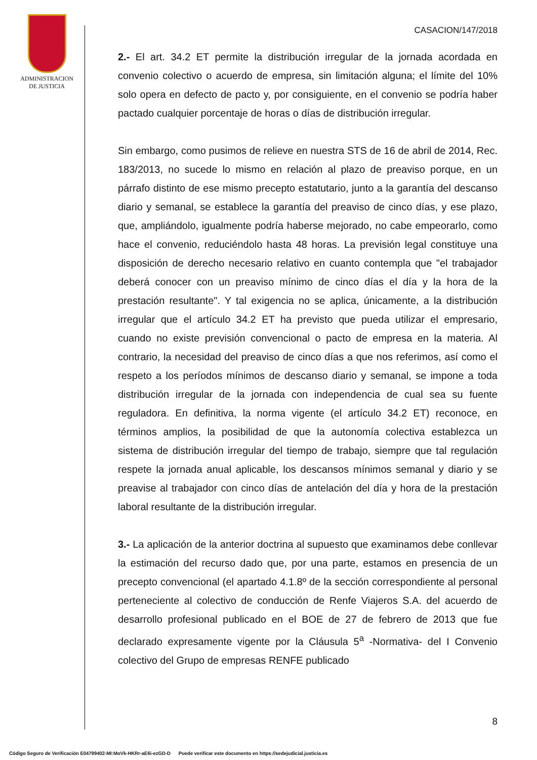ADMINISTRACION
DE JUSTICIA
CASACION/147/2018
2.- El art. 34.2 ET permite la distribución irregular de la jornada acordada en convenio colectivo o acuerdo de empresa, sin limitación alguna; el límite del 10% solo opera en defecto de pacto y, por consiguiente, en el convenio se podría haber pactado cualquier porcentaje de horas o días de distribución irregular.
Sin embargo, como pusimos de relieve en nuestra STS de 16 de abril de 2014, Rec. 183/2013, no sucede lo mismo en relación al plazo de preaviso porque, en un párrafo distinto de ese mismo precepto estatutario, junto a la garantía del descanso diario y semanal, se establece la garantía del preaviso de cinco días, y ese plazo, que, ampliándolo, igualmente podría haberse mejorado, no cabe empeorarlo, como hace el convenio, reduciéndolo hasta 48 horas. La previsión legal constituye una disposición de derecho necesario relativo en cuanto contempla que "el trabajador deberá conocer con un preaviso mínimo de cinco días el día y la hora de la prestación resultante". Y tal exigencia no se aplica, únicamente, a la distribución irregular que el artículo 34.2 ET ha previsto que pueda utilizar el empresario, cuando no existe previsión convencional o pacto de empresa en la materia. Al contrario, la necesidad del preaviso de cinco días a que nos referimos, así como el respeto a los períodos mínimos de descanso diario y semanal, se impone a toda distribución irregular de la jornada con independencia de cual sea su fuente reguladora. En definitiva, la norma vigente (el artículo 34.2 ET) reconoce, en términos amplios, la posibilidad de que la autonomía colectiva establezca un sistema de distribución irregular del tiempo de trabajo, siempre que tal regulación respete la jornada anual aplicable, los descansos mínimos semanal y diario y se preavise al trabajador con cinco días de antelación del día y hora de la prestación laboral resultante de la distribución irregular.
3.- La aplicación de la anterior doctrina al supuesto que examinamos debe conllevar la estimación del recurso dado que, por una parte, estamos en presencia de un precepto convencional (el apartado 4.1.8º de la sección correspondiente al personal perteneciente al colectivo de conducción de Renfe Viajeros S.A. del acuerdo de desarrollo profesional publicado en el BOE de 27 de febrero de 2013 que fue declarado expresamente vigente por la Cláusula 5<sup>a</sup> -Normativa- del I Convenio colectivo del Grupo de empresas RENFE publicado
8
Código Seguro de Verificación E04799402-MI:MoVk-HKRr-aE6i-ezGD-D Puede verificar este documento en https://sedejudicial.justicia.es